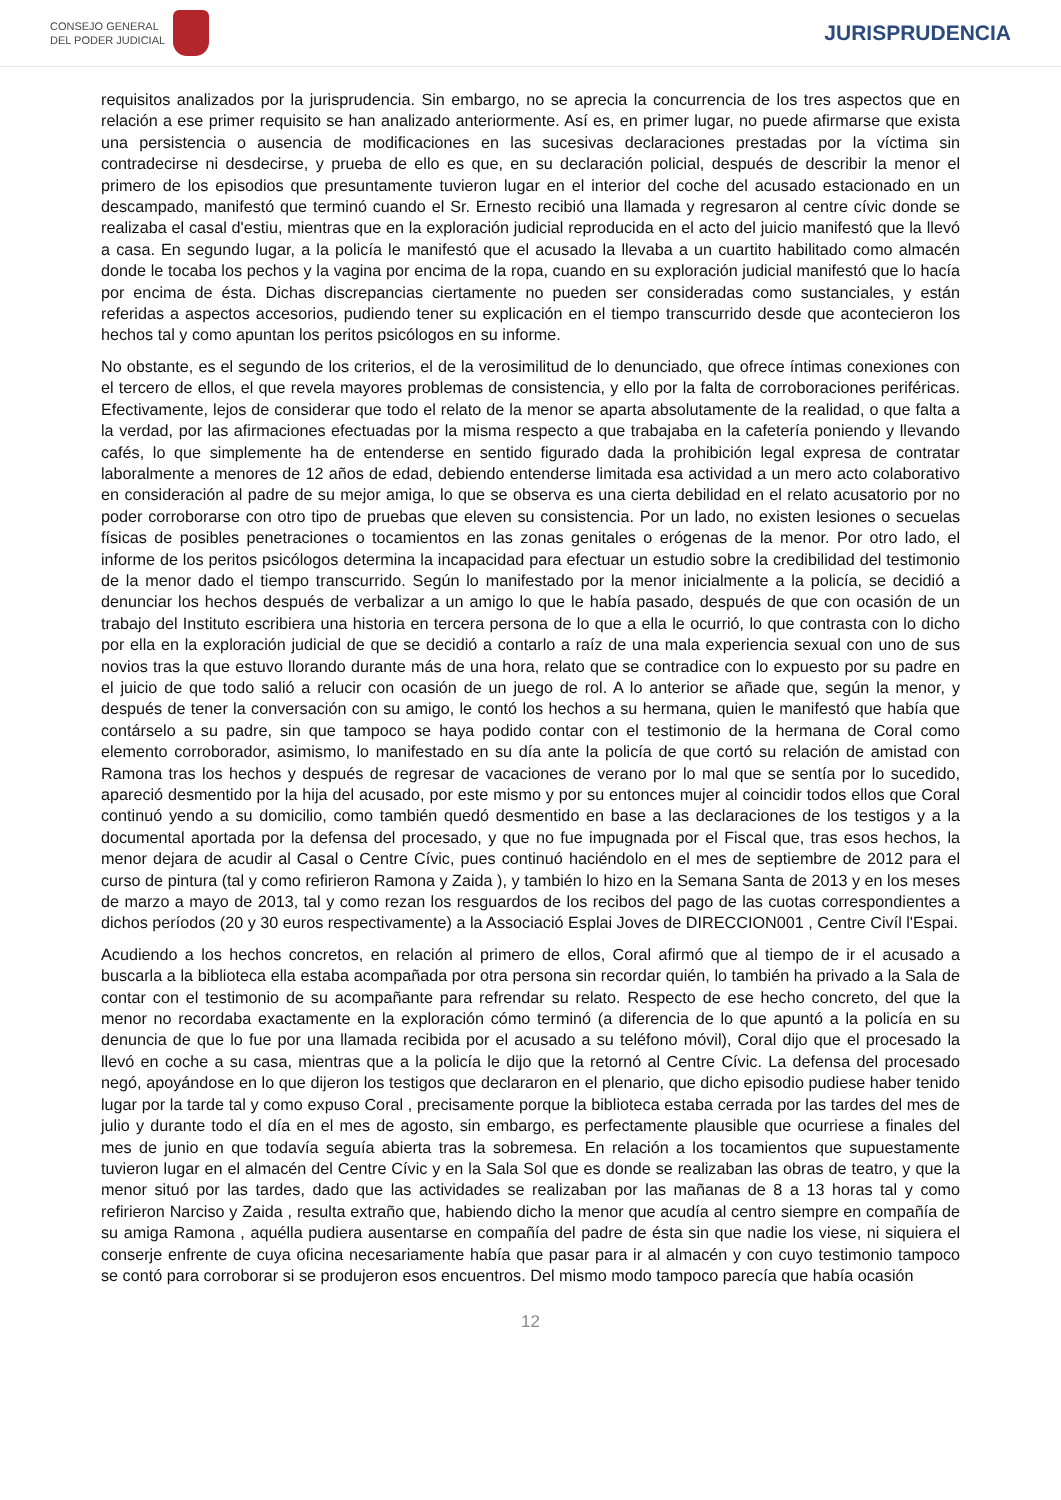CONSEJO GENERAL
DEL PODER JUDICIAL
JURISPRUDENCIA
requisitos analizados por la jurisprudencia. Sin embargo, no se aprecia la concurrencia de los tres aspectos que en relación a ese primer requisito se han analizado anteriormente. Así es, en primer lugar, no puede afirmarse que exista una persistencia o ausencia de modificaciones en las sucesivas declaraciones prestadas por la víctima sin contradecirse ni desdecirse, y prueba de ello es que, en su declaración policial, después de describir la menor el primero de los episodios que presuntamente tuvieron lugar en el interior del coche del acusado estacionado en un descampado, manifestó que terminó cuando el Sr. Ernesto recibió una llamada y regresaron al centre cívic donde se realizaba el casal d'estiu, mientras que en la exploración judicial reproducida en el acto del juicio manifestó que la llevó a casa. En segundo lugar, a la policía le manifestó que el acusado la llevaba a un cuartito habilitado como almacén donde le tocaba los pechos y la vagina por encima de la ropa, cuando en su exploración judicial manifestó que lo hacía por encima de ésta. Dichas discrepancias ciertamente no pueden ser consideradas como sustanciales, y están referidas a aspectos accesorios, pudiendo tener su explicación en el tiempo transcurrido desde que acontecieron los hechos tal y como apuntan los peritos psicólogos en su informe.
No obstante, es el segundo de los criterios, el de la verosimilitud de lo denunciado, que ofrece íntimas conexiones con el tercero de ellos, el que revela mayores problemas de consistencia, y ello por la falta de corroboraciones periféricas. Efectivamente, lejos de considerar que todo el relato de la menor se aparta absolutamente de la realidad, o que falta a la verdad, por las afirmaciones efectuadas por la misma respecto a que trabajaba en la cafetería poniendo y llevando cafés, lo que simplemente ha de entenderse en sentido figurado dada la prohibición legal expresa de contratar laboralmente a menores de 12 años de edad, debiendo entenderse limitada esa actividad a un mero acto colaborativo en consideración al padre de su mejor amiga, lo que se observa es una cierta debilidad en el relato acusatorio por no poder corroborarse con otro tipo de pruebas que eleven su consistencia. Por un lado, no existen lesiones o secuelas físicas de posibles penetraciones o tocamientos en las zonas genitales o erógenas de la menor. Por otro lado, el informe de los peritos psicólogos determina la incapacidad para efectuar un estudio sobre la credibilidad del testimonio de la menor dado el tiempo transcurrido. Según lo manifestado por la menor inicialmente a la policía, se decidió a denunciar los hechos después de verbalizar a un amigo lo que le había pasado, después de que con ocasión de un trabajo del Instituto escribiera una historia en tercera persona de lo que a ella le ocurrió, lo que contrasta con lo dicho por ella en la exploración judicial de que se decidió a contarlo a raíz de una mala experiencia sexual con uno de sus novios tras la que estuvo llorando durante más de una hora, relato que se contradice con lo expuesto por su padre en el juicio de que todo salió a relucir con ocasión de un juego de rol. A lo anterior se añade que, según la menor, y después de tener la conversación con su amigo, le contó los hechos a su hermana, quien le manifestó que había que contárselo a su padre, sin que tampoco se haya podido contar con el testimonio de la hermana de Coral como elemento corroborador, asimismo, lo manifestado en su día ante la policía de que cortó su relación de amistad con Ramona tras los hechos y después de regresar de vacaciones de verano por lo mal que se sentía por lo sucedido, apareció desmentido por la hija del acusado, por este mismo y por su entonces mujer al coincidir todos ellos que Coral continuó yendo a su domicilio, como también quedó desmentido en base a las declaraciones de los testigos y a la documental aportada por la defensa del procesado, y que no fue impugnada por el Fiscal que, tras esos hechos, la menor dejara de acudir al Casal o Centre Cívic, pues continuó haciéndolo en el mes de septiembre de 2012 para el curso de pintura (tal y como refirieron Ramona y Zaida ), y también lo hizo en la Semana Santa de 2013 y en los meses de marzo a mayo de 2013, tal y como rezan los resguardos de los recibos del pago de las cuotas correspondientes a dichos períodos (20 y 30 euros respectivamente) a la Associació Esplai Joves de DIRECCION001 , Centre Civíl l'Espai.
Acudiendo a los hechos concretos, en relación al primero de ellos, Coral afirmó que al tiempo de ir el acusado a buscarla a la biblioteca ella estaba acompañada por otra persona sin recordar quién, lo también ha privado a la Sala de contar con el testimonio de su acompañante para refrendar su relato. Respecto de ese hecho concreto, del que la menor no recordaba exactamente en la exploración cómo terminó (a diferencia de lo que apuntó a la policía en su denuncia de que lo fue por una llamada recibida por el acusado a su teléfono móvil), Coral dijo que el procesado la llevó en coche a su casa, mientras que a la policía le dijo que la retornó al Centre Cívic. La defensa del procesado negó, apoyándose en lo que dijeron los testigos que declararon en el plenario, que dicho episodio pudiese haber tenido lugar por la tarde tal y como expuso Coral , precisamente porque la biblioteca estaba cerrada por las tardes del mes de julio y durante todo el día en el mes de agosto, sin embargo, es perfectamente plausible que ocurriese a finales del mes de junio en que todavía seguía abierta tras la sobremesa. En relación a los tocamientos que supuestamente tuvieron lugar en el almacén del Centre Cívic y en la Sala Sol que es donde se realizaban las obras de teatro, y que la menor situó por las tardes, dado que las actividades se realizaban por las mañanas de 8 a 13 horas tal y como refirieron Narciso y Zaida , resulta extraño que, habiendo dicho la menor que acudía al centro siempre en compañía de su amiga Ramona , aquélla pudiera ausentarse en compañía del padre de ésta sin que nadie los viese, ni siquiera el conserje enfrente de cuya oficina necesariamente había que pasar para ir al almacén y con cuyo testimonio tampoco se contó para corroborar si se produjeron esos encuentros. Del mismo modo tampoco parecía que había ocasión
12